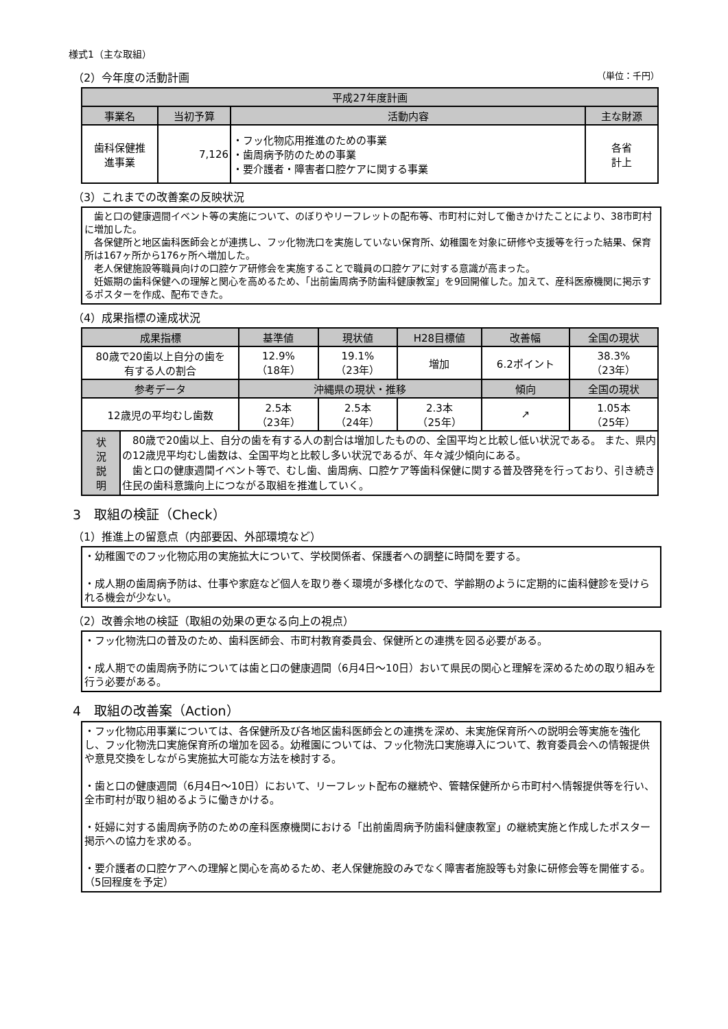様式1（主な取組）
（2）今年度の活動計画 （単位：千円）
| 平成27年度計画 | | | |
| --- | --- | --- | --- |
| 事業名 | 当初予算 | 活動内容 | 主な財源 |
| 歯科保健推 進事業 | 7,126 | ・フッ化物応用推進のための事業 ・歯周病予防のための事業 ・要介護者・障害者口腔ケアに関する事業 | 各省 計上 |
（3）これまでの改善案の反映状況
　歯と口の健康週間イベント等の実施について、のぼりやリーフレットの配布等、市町村に対して働きかけたことにより、38市町村に増加した。
　各保健所と地区歯科医師会とが連携し、フッ化物洗口を実施していない保育所、幼稚園を対象に研修や支援等を行った結果、保育所は167ヶ所から176ヶ所へ増加した。
　老人保健施設等職員向けの口腔ケア研修会を実施することで職員の口腔ケアに対する意識が高まった。
　妊娠期の歯科保健への理解と関心を高めるため、「出前歯周病予防歯科健康教室」を9回開催した。加えて、産科医療機関に掲示するポスターを作成、配布できた。
（4）成果指標の達成状況
| 成果指標 | | 基準値 | 現状値 | H28目標値 | 改善幅 | 全国の現状 |
| --- | --- | --- | --- | --- | --- | --- |
| 80歳で20歯以上自分の歯を 有する人の割合 | | 12.9% （18年） | 19.1% （23年） | 増加 | 6.2ポイント | 38.3% （23年） |
| 参考データ | | 沖縄県の現状・推移 | | | 傾向 | 全国の現状 |
| 12歳児の平均むし歯数 | | 2.5本 （23年） | 2.5本 （24年） | 2.3本 （25年） | ↗ | 1.05本 （25年） |
| 状 況 説 明 | 80歳で20歯以上、自分の歯を有する人の割合は増加したものの、全国平均と比較し低い状況である。 また、県内の12歳児平均むし歯数は、全国平均と比較し多い状況であるが、年々減少傾向にある。 歯と口の健康週間イベント等で、むし歯、歯周病、口腔ケア等歯科保健に関する普及啓発を行っており、引き続き住民の歯科意識向上につながる取組を推進していく。 | | | | | |
3　取組の検証（Check）
（1）推進上の留意点（内部要因、外部環境など）
・幼稚園でのフッ化物応用の実施拡大について、学校関係者、保護者への調整に時間を要する。
・成人期の歯周病予防は、仕事や家庭など個人を取り巻く環境が多様化なので、学齢期のように定期的に歯科健診を受けられる機会が少ない。
（2）改善余地の検証（取組の効果の更なる向上の視点）
・フッ化物洗口の普及のため、歯科医師会、市町村教育委員会、保健所との連携を図る必要がある。
・成人期での歯周病予防については歯と口の健康週間（6月4日～10日）おいて県民の関心と理解を深めるための取り組みを行う必要がある。
4　取組の改善案（Action）
・フッ化物応用事業については、各保健所及び各地区歯科医師会との連携を深め、未実施保育所への説明会等実施を強化し、フッ化物洗口実施保育所の増加を図る。幼稚園については、フッ化物洗口実施導入について、教育委員会への情報提供や意見交換をしながら実施拡大可能な方法を検討する。
・歯と口の健康週間（6月4日～10日）において、リーフレット配布の継続や、管轄保健所から市町村へ情報提供等を行い、全市町村が取り組めるように働きかける。
・妊婦に対する歯周病予防のための産科医療機関における「出前歯周病予防歯科健康教室」の継続実施と作成したポスター掲示への協力を求める。
・要介護者の口腔ケアへの理解と関心を高めるため、老人保健施設のみでなく障害者施設等も対象に研修会等を開催する。（5回程度を予定）